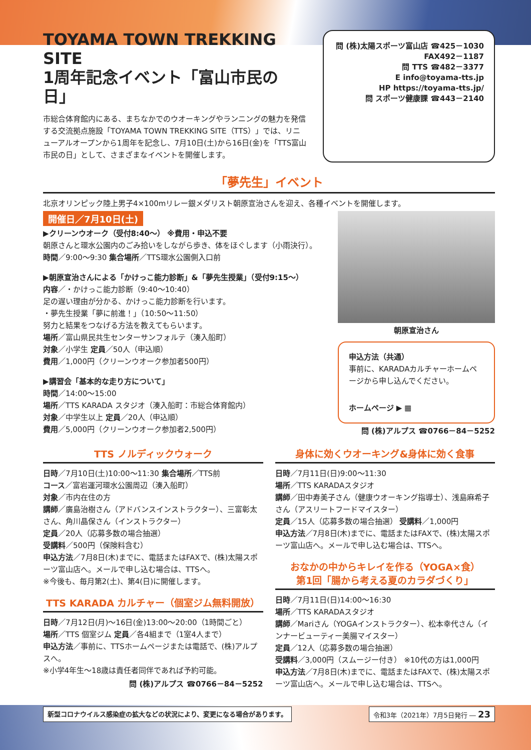TOYAMA TOWN TREKKING SITE
1周年記念イベント「富山市民の日」
市総合体育館内にある、まちなかでのウオーキングやランニングの魅力を発信する交流拠点施設「TOYAMA TOWN TREKKING SITE（TTS）」では、リニューアルオープンから1周年を記念し、7月10日(土)から16日(金)を「TTS富山市民の日」として、さまざまなイベントを開催します。
問 (株)太陽スポーツ富山店 ☎425－1030
FAX492－1187
問 TTS ☎482－3377
E info@toyama-tts.jp
HP https://toyama-tts.jp/
問 スポーツ健康課 ☎443－2140
「夢先生」イベント
北京オリンピック陸上男子4×100mリレー銀メダリスト朝原宣治さんを迎え、各種イベントを開催します。
開催日／7月10日(土)
▶クリーンウオーク（受付8:40～） ※費用・申込不要
朝原さんと環水公園内のごみ拾いをしながら歩き、体をほぐします（小雨決行）。
時間／9:00～9:30 集合場所／TTS環水公園側入口前
▶朝原宣治さんによる「かけっこ能力診断」&「夢先生授業」（受付9:15～）
内容／・かけっこ能力診断（9:40～10:40）
足の遅い理由が分かる、かけっこ能力診断を行います。
・夢先生授業「夢に前進！」（10:50～11:50）
努力と結果をつなげる方法を教えてもらいます。
場所／富山県民共生センターサンフォルテ（湊入船町）
対象／小学生 定員／50人（申込順）
費用／1,000円（クリーンウオーク参加者500円）
▶講習会「基本的な走り方について」
時間／14:00～15:00
場所／TTS KARADA スタジオ（湊入船町：市総合体育館内）
対象／中学生以上 定員／20人（申込順）
費用／5,000円（クリーンウオーク参加者2,500円）
朝原宣治さん
申込方法（共通）
事前に、KARADAカルチャーホームページから申し込んでください。
ホームページ ▶ ▦
問 (株)アルプス ☎0766－84－5252
TTS ノルディックウォーク
日時／7月10日(土)10:00～11:30 集合場所／TTS前
コース／富岩運河環水公園周辺（湊入船町）
対象／市内在住の方
講師／廣島治樹さん（アドバンスインストラクター）、三富彰太さん、角川晶保さん（インストラクター）
定員／20人（応募多数の場合抽選）
受講料／500円（保険料含む）
申込方法／7月8日(木)までに、電話またはFAXで、(株)太陽スポーツ富山店へ。メールで申し込む場合は、TTSへ。
※今後も、毎月第2(土)、第4(日)に開催します。
TTS KARADA カルチャー（個室ジム無料開放）
日時／7月12日(月)～16日(金)13:00～20:00（1時間ごと）
場所／TTS 個室ジム 定員／各4組まで（1室4人まで）
申込方法／事前に、TTSホームページまたは電話で、(株)アルプスへ。
※小学4年生～18歳は責任者同伴であれば予約可能。
問 (株)アルプス ☎0766－84－5252
身体に効くウオーキング&身体に効く食事
日時／7月11日(日)9:00～11:30
場所／TTS KARADAスタジオ
講師／田中寿美子さん（健康ウオーキング指導士）、浅島麻希子さん（アスリートフードマイスター）
定員／15人（応募多数の場合抽選） 受講料／1,000円
申込方法／7月8日(木)までに、電話またはFAXで、(株)太陽スポーツ富山店へ。メールで申し込む場合は、TTSへ。
おなかの中からキレイを作る（YOGA×食）
第1回「腸から考える夏のカラダづくり」
日時／7月11日(日)14:00～16:30
場所／TTS KARADAスタジオ
講師／Mariさん（YOGAインストラクター）、松本幸代さん（インナービューティー美腸マイスター）
定員／12人（応募多数の場合抽選）
受講料／3,000円（スムージー付き） ※10代の方は1,000円
申込方法／7月8日(木)までに、電話またはFAXで、(株)太陽スポーツ富山店へ。メールで申し込む場合は、TTSへ。
新型コロナウイルス感染症の拡大などの状況により、変更になる場合があります。 令和3年（2021年）7月5日発行 ― 23